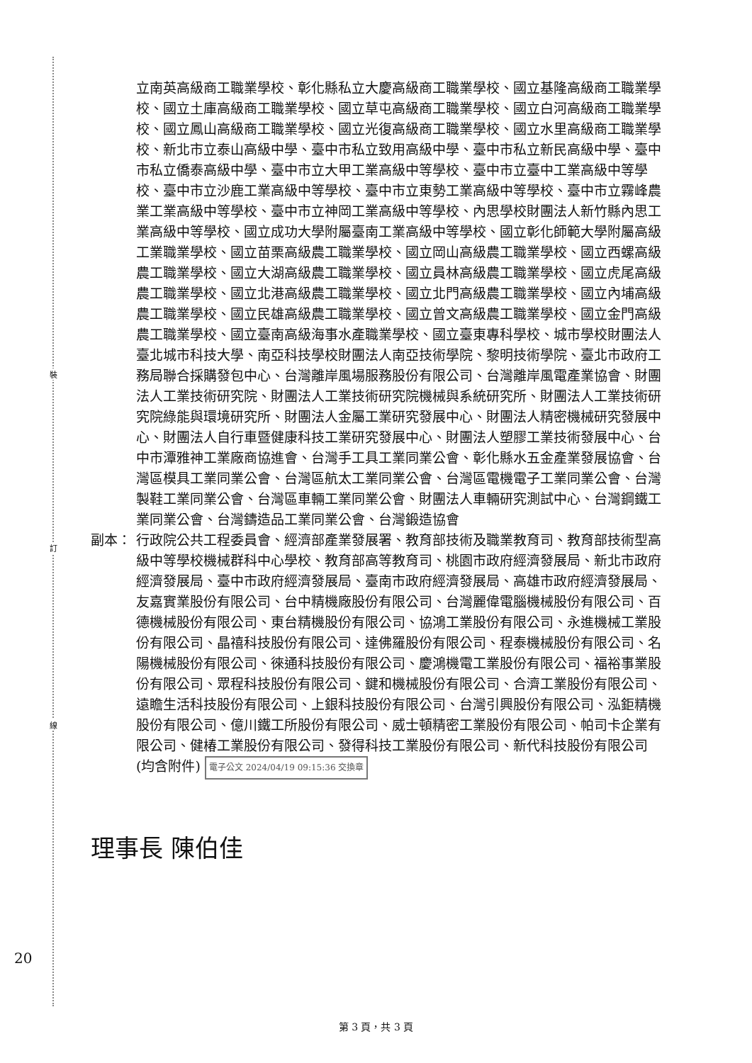裝
訂
線
立南英高級商工職業學校、彰化縣私立大慶高級商工職業學校、國立基隆高級商工職業學校、國立土庫高級商工職業學校、國立草屯高級商工職業學校、國立白河高級商工職業學校、國立鳳山高級商工職業學校、國立光復高級商工職業學校、國立水里高級商工職業學校、新北市立泰山高級中學、臺中市私立致用高級中學、臺中市私立新民高級中學、臺中市私立僑泰高級中學、臺中市立大甲工業高級中等學校、臺中市立臺中工業高級中等學校、臺中市立沙鹿工業高級中等學校、臺中市立東勢工業高級中等學校、臺中市立霧峰農業工業高級中等學校、臺中市立神岡工業高級中等學校、內思學校財團法人新竹縣內思工業高級中等學校、國立成功大學附屬臺南工業高級中等學校、國立彰化師範大學附屬高級工業職業學校、國立苗栗高級農工職業學校、國立岡山高級農工職業學校、國立西螺高級農工職業學校、國立大湖高級農工職業學校、國立員林高級農工職業學校、國立虎尾高級農工職業學校、國立北港高級農工職業學校、國立北門高級農工職業學校、國立內埔高級農工職業學校、國立民雄高級農工職業學校、國立曾文高級農工職業學校、國立金門高級農工職業學校、國立臺南高級海事水產職業學校、國立臺東專科學校、城市學校財團法人臺北城市科技大學、南亞科技學校財團法人南亞技術學院、黎明技術學院、臺北市政府工務局聯合採購發包中心、台灣離岸風場服務股份有限公司、台灣離岸風電產業協會、財團法人工業技術研究院、財團法人工業技術研究院機械與系統研究所、財團法人工業技術研究院綠能與環境研究所、財團法人金屬工業研究發展中心、財團法人精密機械研究發展中心、財團法人自行車暨健康科技工業研究發展中心、財團法人塑膠工業技術發展中心、台中市潭雅神工業廠商協進會、台灣手工具工業同業公會、彰化縣水五金產業發展協會、台灣區模具工業同業公會、台灣區航太工業同業公會、台灣區電機電子工業同業公會、台灣製鞋工業同業公會、台灣區車輛工業同業公會、財團法人車輛研究測試中心、台灣鋼鐵工業同業公會、台灣鑄造品工業同業公會、台灣鍛造協會
副本： 行政院公共工程委員會、經濟部產業發展署、教育部技術及職業教育司、教育部技術型高級中等學校機械群科中心學校、教育部高等教育司、桃園市政府經濟發展局、新北市政府經濟發展局、臺中市政府經濟發展局、臺南市政府經濟發展局、高雄市政府經濟發展局、友嘉實業股份有限公司、台中精機廠股份有限公司、台灣麗偉電腦機械股份有限公司、百德機械股份有限公司、東台精機股份有限公司、協鴻工業股份有限公司、永進機械工業股份有限公司、晶禧科技股份有限公司、達佛羅股份有限公司、程泰機械股份有限公司、名陽機械股份有限公司、徠通科技股份有限公司、慶鴻機電工業股份有限公司、福裕事業股份有限公司、眾程科技股份有限公司、鍵和機械股份有限公司、合濟工業股份有限公司、遠瞻生活科技股份有限公司、上銀科技股份有限公司、台灣引興股份有限公司、泓鉅精機股份有限公司、億川鐵工所股份有限公司、威士頓精密工業股份有限公司、帕司卡企業有限公司、健椿工業股份有限公司、發得科技工業股份有限公司、新代科技股份有限公司(均含附件) 電子公文 2024/04/19 09:15:36 交換章
理事長 陳伯佳
20
第 3 頁，共 3 頁